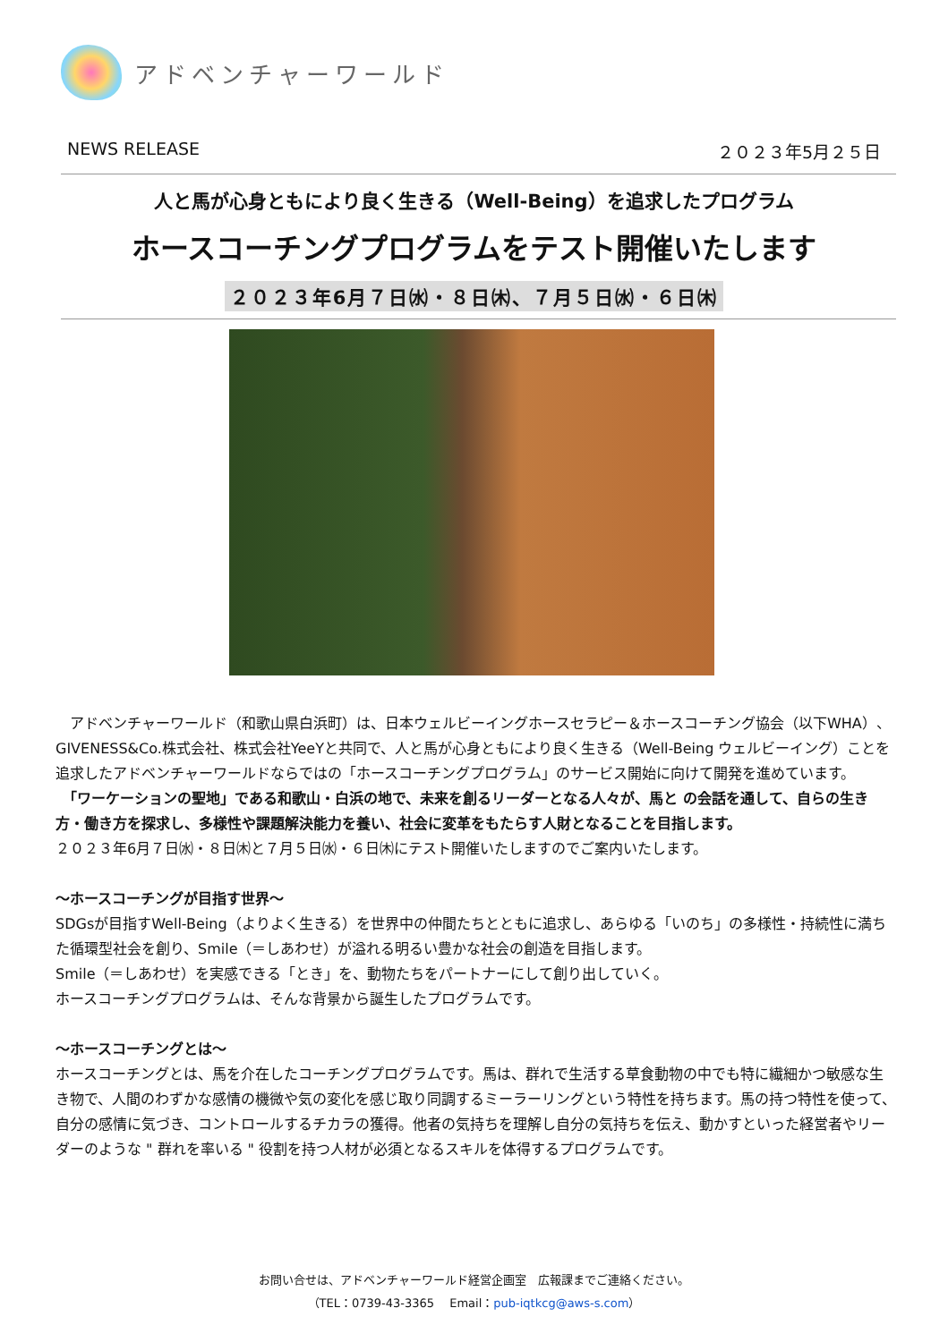アドベンチャーワールド
NEWS RELEASE ２０２３年5月２５日
人と馬が心身ともにより良く生きる（Well-Being）を追求したプログラム
ホースコーチングプログラムをテスト開催いたします
２０２３年6月７日㈬・８日㈭、７月５日㈬・６日㈭
　アドベンチャーワールド（和歌山県白浜町）は、日本ウェルビーイングホースセラピー＆ホースコーチング協会（以下WHA）、GIVENESS&Co.株式会社、株式会社YeeYと共同で、人と馬が心身ともにより良く生きる（Well-Being ウェルビーイング）ことを追求したアドベンチャーワールドならではの「ホースコーチングプログラム」のサービス開始に向けて開発を進めています。
　「ワーケーションの聖地」である和歌山・白浜の地で、未来を創るリーダーとなる人々が、馬と の会話を通して、自らの生き方・働き方を探求し、多様性や課題解決能力を養い、社会に変革をもたらす人財となることを目指します。
２０２３年6月７日㈬・８日㈭と７月５日㈬・６日㈭にテスト開催いたしますのでご案内いたします。
～ホースコーチングが目指す世界～
SDGsが目指すWell-Being（よりよく生きる）を世界中の仲間たちとともに追求し、あらゆる「いのち」の多様性・持続性に満ちた循環型社会を創り、Smile（＝しあわせ）が溢れる明るい豊かな社会の創造を目指します。
Smile（＝しあわせ）を実感できる「とき」を、動物たちをパートナーにして創り出していく。
ホースコーチングプログラムは、そんな背景から誕生したプログラムです。
～ホースコーチングとは～
ホースコーチングとは、馬を介在したコーチングプログラムです。馬は、群れで生活する草食動物の中でも特に繊細かつ敏感な生き物で、人間のわずかな感情の機微や気の変化を感じ取り同調するミーラーリングという特性を持ちます。馬の持つ特性を使って、自分の感情に気づき、コントロールするチカラの獲得。他者の気持ちを理解し自分の気持ちを伝え、動かすといった経営者やリーダーのような " 群れを率いる " 役割を持つ人材が必須となるスキルを体得するプログラムです。
お問い合せは、アドベンチャーワールド経営企画室　広報課までご連絡ください。
（TEL：0739-43-3365　 Email：pub-iqtkcg@aws-s.com）